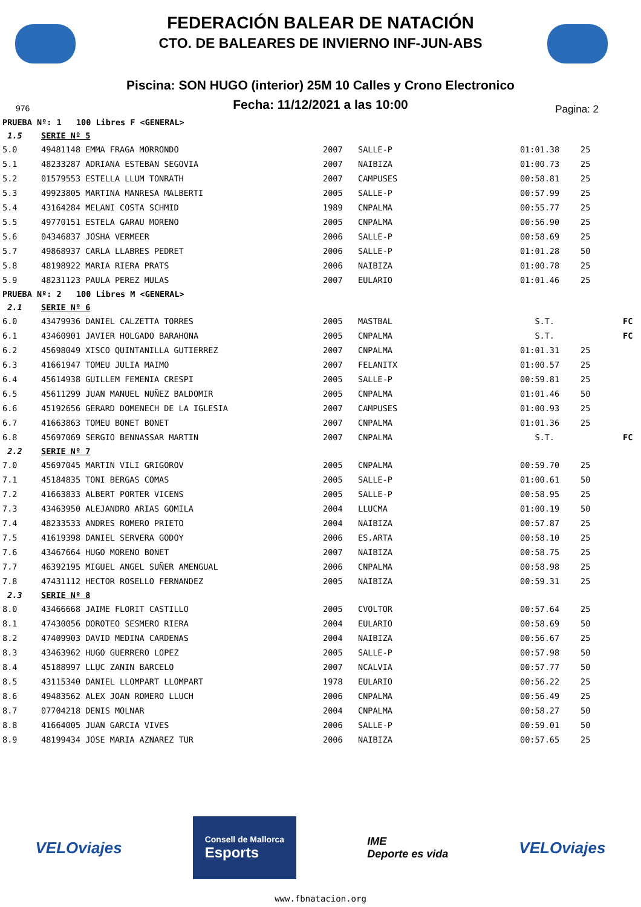FEDERACIÓN BALEAR DE NATACIÓN
CTO. DE BALEARES DE INVIERNO INF-JUN-ABS
Piscina: SON HUGO (interior) 25M 10 Calles y Crono Electronico
Fecha: 11/12/2021 a las 10:00
976 Pagina: 2
| PRUEBA Nº: 1 100 Libres F <GENERAL> | | | | | | |
| 1.5 | SERIE Nº 5 | | | | | |
| 5.0 | 49481148 EMMA FRAGA MORRONDO | 2007 | SALLE-P | 01:01.38 | 25 | |
| 5.1 | 48233287 ADRIANA ESTEBAN SEGOVIA | 2007 | NAIBIZA | 01:00.73 | 25 | |
| 5.2 | 01579553 ESTELLA LLUM TONRATH | 2007 | CAMPUSES | 00:58.81 | 25 | |
| 5.3 | 49923805 MARTINA MANRESA MALBERTI | 2005 | SALLE-P | 00:57.99 | 25 | |
| 5.4 | 43164284 MELANI COSTA SCHMID | 1989 | CNPALMA | 00:55.77 | 25 | |
| 5.5 | 49770151 ESTELA GARAU MORENO | 2005 | CNPALMA | 00:56.90 | 25 | |
| 5.6 | 04346837 JOSHA VERMEER | 2006 | SALLE-P | 00:58.69 | 25 | |
| 5.7 | 49868937 CARLA LLABRES PEDRET | 2006 | SALLE-P | 01:01.28 | 50 | |
| 5.8 | 48198922 MARIA RIERA PRATS | 2006 | NAIBIZA | 01:00.78 | 25 | |
| 5.9 | 48231123 PAULA PEREZ MULAS | 2007 | EULARIO | 01:01.46 | 25 | |
| PRUEBA Nº: 2 100 Libres M <GENERAL> | | | | | | |
| 2.1 | SERIE Nº 6 | | | | | |
| 6.0 | 43479936 DANIEL CALZETTA TORRES | 2005 | MASTBAL | S.T. | | FC |
| 6.1 | 43460901 JAVIER HOLGADO BARAHONA | 2005 | CNPALMA | S.T. | | FC |
| 6.2 | 45698049 XISCO QUINTANILLA GUTIERREZ | 2007 | CNPALMA | 01:01.31 | 25 | |
| 6.3 | 41661947 TOMEU JULIA MAIMO | 2007 | FELANITX | 01:00.57 | 25 | |
| 6.4 | 45614938 GUILLEM FEMENIA CRESPI | 2005 | SALLE-P | 00:59.81 | 25 | |
| 6.5 | 45611299 JUAN MANUEL NUÑEZ BALDOMIR | 2005 | CNPALMA | 01:01.46 | 50 | |
| 6.6 | 45192656 GERARD DOMENECH DE LA IGLESIA | 2007 | CAMPUSES | 01:00.93 | 25 | |
| 6.7 | 41663863 TOMEU BONET BONET | 2007 | CNPALMA | 01:01.36 | 25 | |
| 6.8 | 45697069 SERGIO BENNASSAR MARTIN | 2007 | CNPALMA | S.T. | | FC |
| 2.2 | SERIE Nº 7 | | | | | |
| 7.0 | 45697045 MARTIN VILI GRIGOROV | 2005 | CNPALMA | 00:59.70 | 25 | |
| 7.1 | 45184835 TONI BERGAS COMAS | 2005 | SALLE-P | 01:00.61 | 50 | |
| 7.2 | 41663833 ALBERT PORTER VICENS | 2005 | SALLE-P | 00:58.95 | 25 | |
| 7.3 | 43463950 ALEJANDRO ARIAS GOMILA | 2004 | LLUCMA | 01:00.19 | 50 | |
| 7.4 | 48233533 ANDRES ROMERO PRIETO | 2004 | NAIBIZA | 00:57.87 | 25 | |
| 7.5 | 41619398 DANIEL SERVERA GODOY | 2006 | ES.ARTA | 00:58.10 | 25 | |
| 7.6 | 43467664 HUGO MORENO BONET | 2007 | NAIBIZA | 00:58.75 | 25 | |
| 7.7 | 46392195 MIGUEL ANGEL SUÑER AMENGUAL | 2006 | CNPALMA | 00:58.98 | 25 | |
| 7.8 | 47431112 HECTOR ROSELLO FERNANDEZ | 2005 | NAIBIZA | 00:59.31 | 25 | |
| 2.3 | SERIE Nº 8 | | | | | |
| 8.0 | 43466668 JAIME FLORIT CASTILLO | 2005 | CVOLTOR | 00:57.64 | 25 | |
| 8.1 | 47430056 DOROTEO SESMERO RIERA | 2004 | EULARIO | 00:58.69 | 50 | |
| 8.2 | 47409903 DAVID MEDINA CARDENAS | 2004 | NAIBIZA | 00:56.67 | 25 | |
| 8.3 | 43463962 HUGO GUERRERO LOPEZ | 2005 | SALLE-P | 00:57.98 | 50 | |
| 8.4 | 45188997 LLUC ZANIN BARCELO | 2007 | NCALVIA | 00:57.77 | 50 | |
| 8.5 | 43115340 DANIEL LLOMPART LLOMPART | 1978 | EULARIO | 00:56.22 | 25 | |
| 8.6 | 49483562 ALEX JOAN ROMERO LLUCH | 2006 | CNPALMA | 00:56.49 | 25 | |
| 8.7 | 07704218 DENIS MOLNAR | 2004 | CNPALMA | 00:58.27 | 50 | |
| 8.8 | 41664005 JUAN GARCIA VIVES | 2006 | SALLE-P | 00:59.01 | 50 | |
| 8.9 | 48199434 JOSE MARIA AZNAREZ TUR | 2006 | NAIBIZA | 00:57.65 | 25 | |
VELOviajes Consell de Mallorca
Esports IME
Deporte es vida VELOviajes
www.fbnatacion.org